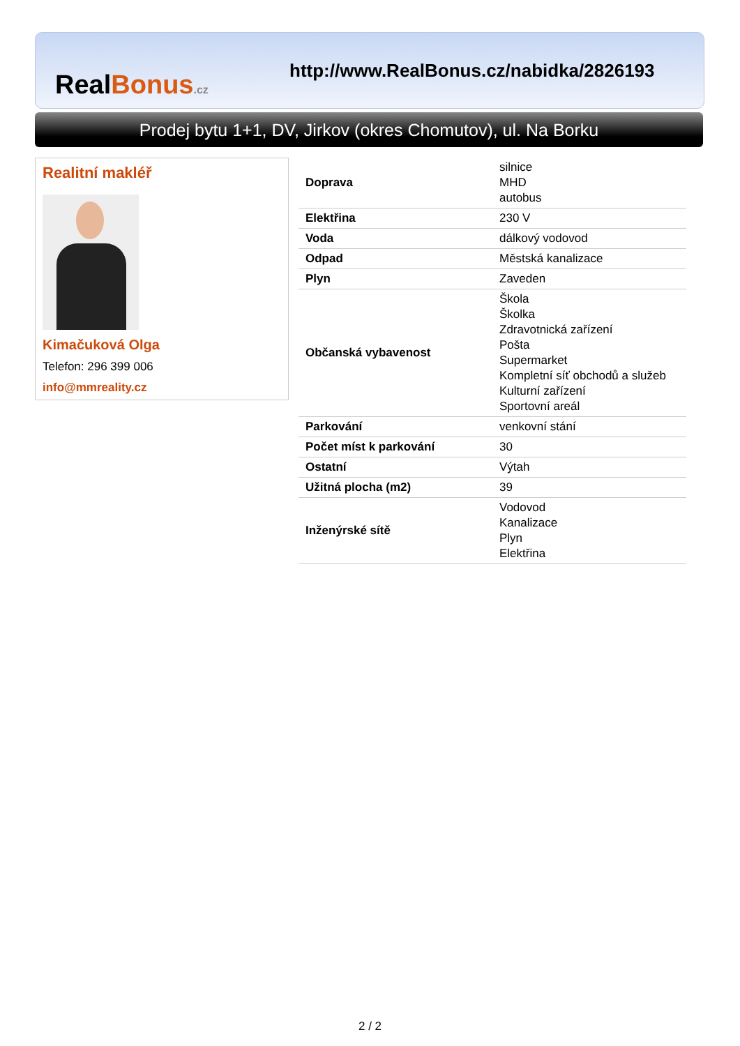Real Bonus.cz
http://www.RealBonus.cz/nabidka/2826193
Prodej bytu 1+1, DV, Jirkov (okres Chomutov), ul. Na Borku
Realitní makléř
Kimačuková Olga
Telefon: 296 399 006
info@mmreality.cz
| Doprava | silnice MHD autobus |
| Elektřina | 230 V |
| Voda | dálkový vodovod |
| Odpad | Městská kanalizace |
| Plyn | Zaveden |
| Občanská vybavenost | Škola Školka Zdravotnická zařízení Pošta Supermarket Kompletní síť obchodů a služeb Kulturní zařízení Sportovní areál |
| Parkování | venkovní stání |
| Počet míst k parkování | 30 |
| Ostatní | Výtah |
| Užitná plocha (m2) | 39 |
| Inženýrské sítě | Vodovod Kanalizace Plyn Elektřina |
2 / 2